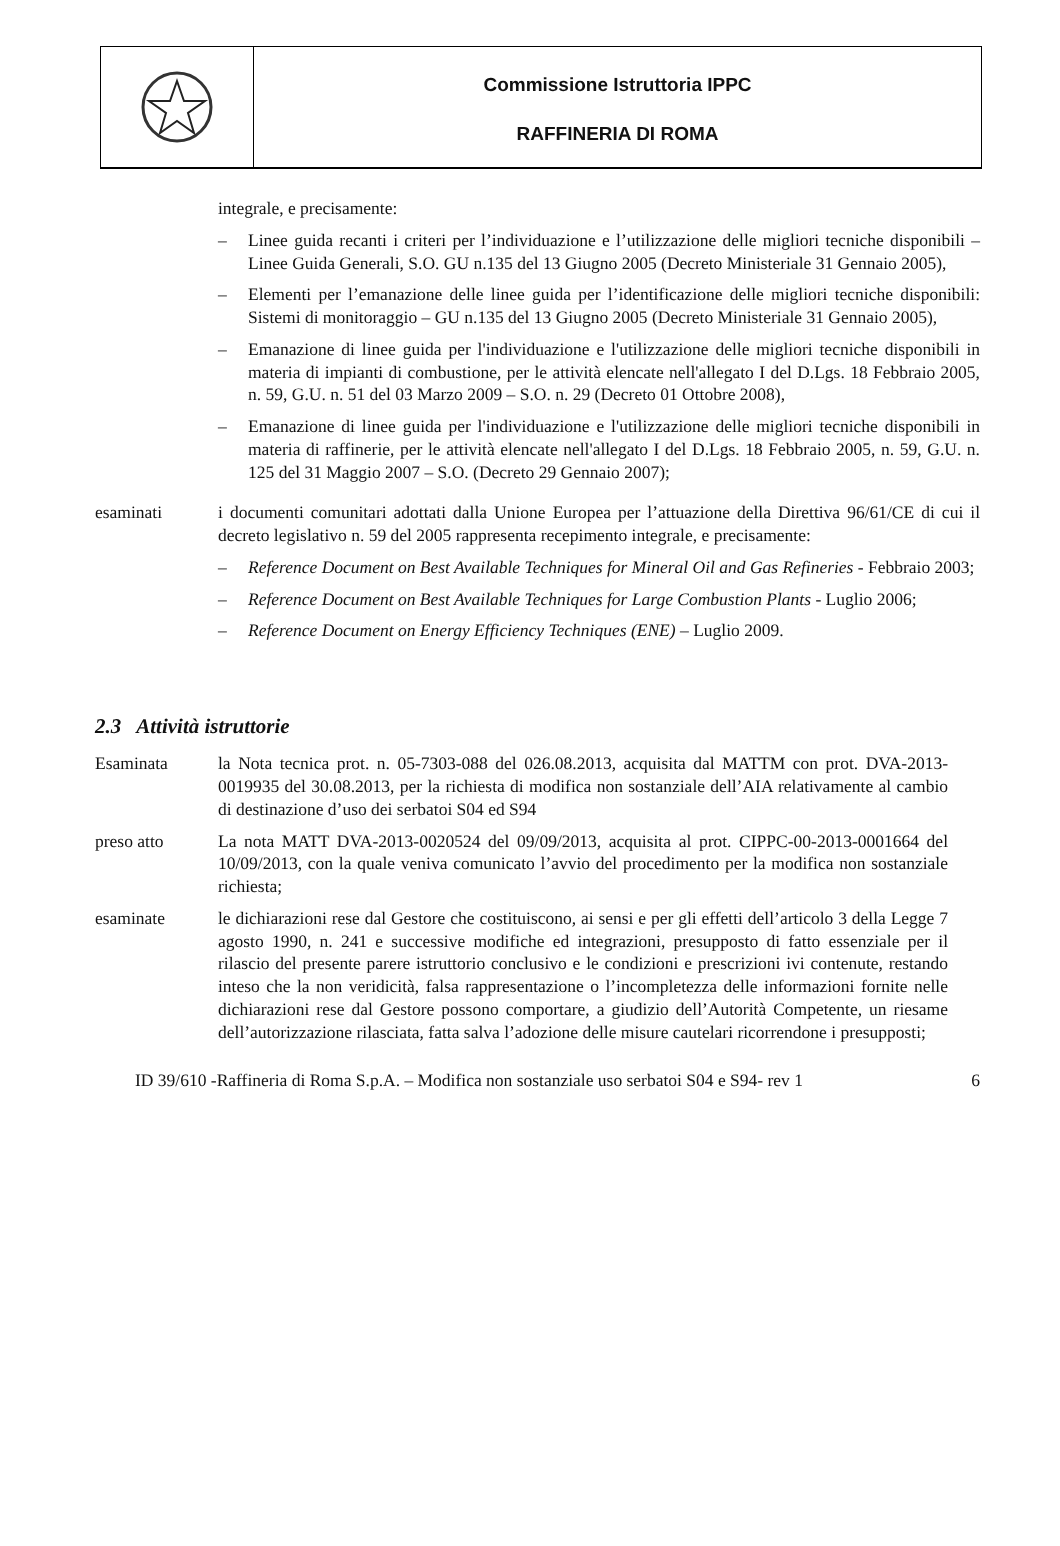Commissione Istruttoria IPPC
RAFFINERIA DI ROMA
integrale, e precisamente:
– Linee guida recanti i criteri per l’individuazione e l’utilizzazione delle migliori tecniche disponibili – Linee Guida Generali, S.O. GU n.135 del 13 Giugno 2005 (Decreto Ministeriale 31 Gennaio 2005),
– Elementi per l’emanazione delle linee guida per l’identificazione delle migliori tecniche disponibili: Sistemi di monitoraggio – GU n.135 del 13 Giugno 2005 (Decreto Ministeriale 31 Gennaio 2005),
– Emanazione di linee guida per l'individuazione e l'utilizzazione delle migliori tecniche disponibili in materia di impianti di combustione, per le attività elencate nell'allegato I del D.Lgs. 18 Febbraio 2005, n. 59, G.U. n. 51 del 03 Marzo 2009 – S.O. n. 29 (Decreto 01 Ottobre 2008),
– Emanazione di linee guida per l'individuazione e l'utilizzazione delle migliori tecniche disponibili in materia di raffinerie, per le attività elencate nell'allegato I del D.Lgs. 18 Febbraio 2005, n. 59, G.U. n. 125 del 31 Maggio 2007 – S.O. (Decreto 29 Gennaio 2007);
esaminati i documenti comunitari adottati dalla Unione Europea per l’attuazione della Direttiva 96/61/CE di cui il decreto legislativo n. 59 del 2005 rappresenta recepimento integrale, e precisamente:
– Reference Document on Best Available Techniques for Mineral Oil and Gas Refineries - Febbraio 2003;
– Reference Document on Best Available Techniques for Large Combustion Plants - Luglio 2006;
– Reference Document on Energy Efficiency Techniques (ENE) – Luglio 2009.
2.3 Attività istruttorie
Esaminata la Nota tecnica prot. n. 05-7303-088 del 026.08.2013, acquisita dal MATTM con prot. DVA-2013-0019935 del 30.08.2013, per la richiesta di modifica non sostanziale dell’AIA relativamente al cambio di destinazione d’uso dei serbatoi S04 ed S94
preso atto La nota MATT DVA-2013-0020524 del 09/09/2013, acquisita al prot. CIPPC-00-2013-0001664 del 10/09/2013, con la quale veniva comunicato l’avvio del procedimento per la modifica non sostanziale richiesta;
esaminate le dichiarazioni rese dal Gestore che costituiscono, ai sensi e per gli effetti dell’articolo 3 della Legge 7 agosto 1990, n. 241 e successive modifiche ed integrazioni, presupposto di fatto essenziale per il rilascio del presente parere istruttorio conclusivo e le condizioni e prescrizioni ivi contenute, restando inteso che la non veridicità, falsa rappresentazione o l’incompletezza delle informazioni fornite nelle dichiarazioni rese dal Gestore possono comportare, a giudizio dell’Autorità Competente, un riesame dell’autorizzazione rilasciata, fatta salva l’adozione delle misure cautelari ricorrendone i presupposti;
ID 39/610 -Raffineria di Roma S.p.A. – Modifica non sostanziale uso serbatoi S04 e S94- rev 1
6